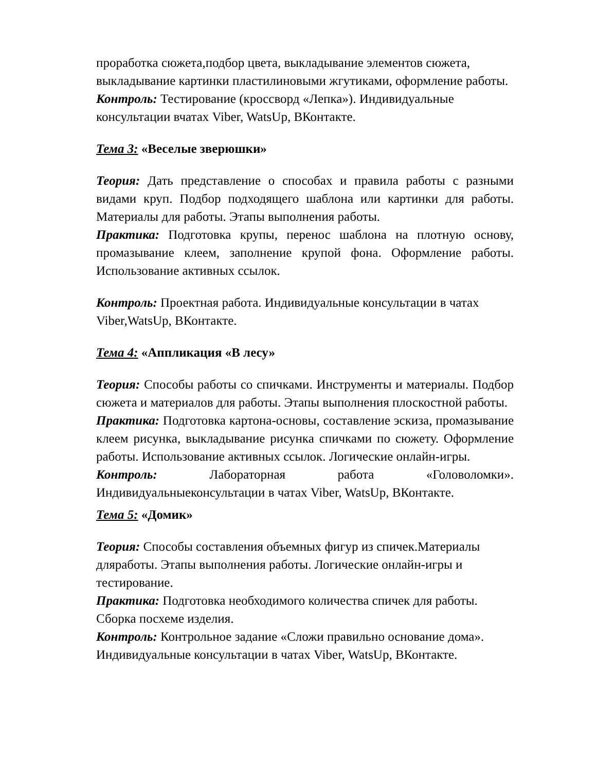проработка сюжета,подбор цвета, выкладывание элементов сюжета, выкладывание картинки пластилиновыми жгутиками, оформление работы.
Контроль: Тестирование (кроссворд «Лепка»). Индивидуальные консультации вчатах Viber, WatsUp, ВКонтакте.
Тема 3: «Веселые зверюшки»
Теория: Дать представление о способах и правила работы с разными видами круп. Подбор подходящего шаблона или картинки для работы. Материалы для работы. Этапы выполнения работы.
Практика: Подготовка крупы, перенос шаблона на плотную основу, промазывание клеем, заполнение крупой фона. Оформление работы. Использование активных ссылок.
Контроль: Проектная работа. Индивидуальные консультации в чатах Viber,WatsUp, ВКонтакте.
Тема 4: «Аппликация «В лесу»
Теория: Способы работы со спичками. Инструменты и материалы. Подбор сюжета и материалов для работы. Этапы выполнения плоскостной работы.
Практика: Подготовка картона-основы, составление эскиза, промазывание клеем рисунка, выкладывание рисунка спичками по сюжету. Оформление работы. Использование активных ссылок. Логические онлайн-игры.
Контроль: Лабораторная работа «Головоломки». Индивидуальныеконсультации в чатах Viber, WatsUp, ВКонтакте.
Тема 5: «Домик»
Теория: Способы составления объемных фигур из спичек.Материалы дляработы. Этапы выполнения работы. Логические онлайн-игры и тестирование.
Практика: Подготовка необходимого количества спичек для работы. Сборка посхеме изделия.
Контроль: Контрольное задание «Сложи правильно основание дома». Индивидуальные консультации в чатах Viber, WatsUp, ВКонтакте.